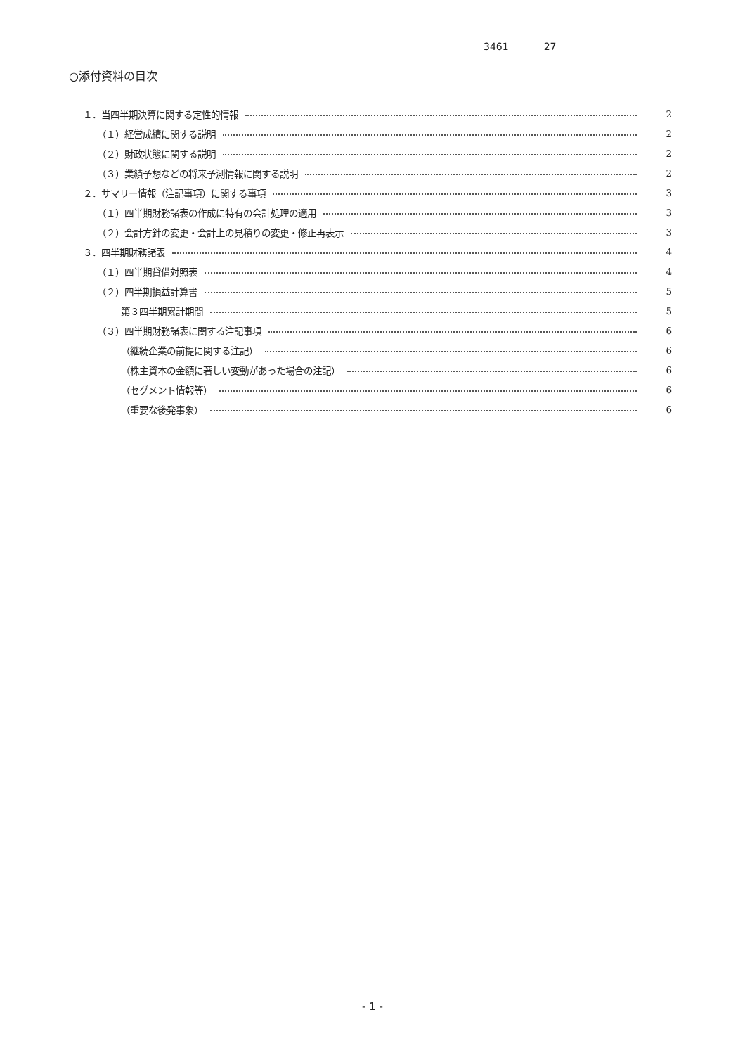3461 27
○添付資料の目次
１．当四半期決算に関する定性的情報 2
（１）経営成績に関する説明 2
（２）財政状態に関する説明 2
（３）業績予想などの将来予測情報に関する説明 2
２．サマリー情報（注記事項）に関する事項 3
（１）四半期財務諸表の作成に特有の会計処理の適用 3
（２）会計方針の変更・会計上の見積りの変更・修正再表示 3
３．四半期財務諸表 4
（１）四半期貸借対照表 4
（２）四半期損益計算書 5
第３四半期累計期間 5
（３）四半期財務諸表に関する注記事項 6
（継続企業の前提に関する注記） 6
（株主資本の金額に著しい変動があった場合の注記） 6
（セグメント情報等） 6
（重要な後発事象） 6
- 1 -